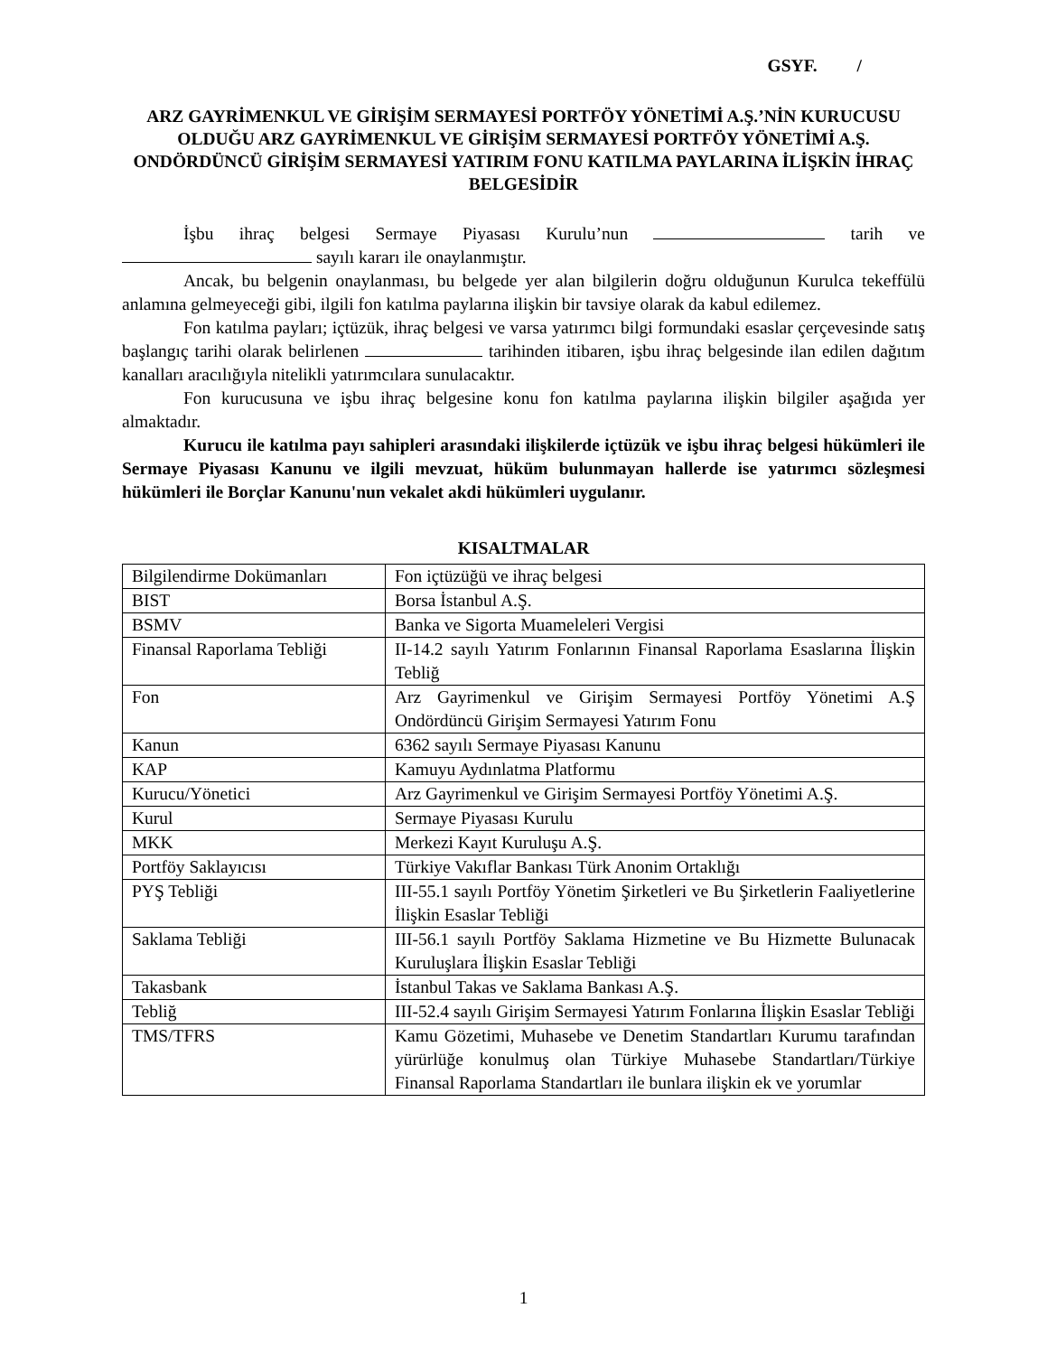GSYF. /
ARZ GAYRİMENKUL VE GİRİŞİM SERMAYESİ PORTFÖY YÖNETİMİ A.Ş.’NİN KURUCUSU OLDUĞU ARZ GAYRİMENKUL VE GİRİŞİM SERMAYESİ PORTFÖY YÖNETİMİ A.Ş. ONDÖRDÜNCÜ GİRİŞİM SERMAYESİ YATIRIM FONU KATILMA PAYLARINA İLİŞKİN İHRAÇ BELGESİDİR
İşbu ihraç belgesi Sermaye Piyasası Kurulu’nun tarih ve sayılı kararı ile onaylanmıştır.
Ancak, bu belgenin onaylanması, bu belgede yer alan bilgilerin doğru olduğunun Kurulca tekeffülü anlamına gelmeyeceği gibi, ilgili fon katılma paylarına ilişkin bir tavsiye olarak da kabul edilemez.
Fon katılma payları; içtüzük, ihraç belgesi ve varsa yatırımcı bilgi formundaki esaslar çerçevesinde satış başlangıç tarihi olarak belirlenen tarihinden itibaren, işbu ihraç belgesinde ilan edilen dağıtım kanalları aracılığıyla nitelikli yatırımcılara sunulacaktır.
Fon kurucusuna ve işbu ihraç belgesine konu fon katılma paylarına ilişkin bilgiler aşağıda yer almaktadır.
Kurucu ile katılma payı sahipleri arasındaki ilişkilerde içtüzük ve işbu ihraç belgesi hükümleri ile Sermaye Piyasası Kanunu ve ilgili mevzuat, hüküm bulunmayan hallerde ise yatırımcı sözleşmesi hükümleri ile Borçlar Kanunu'nun vekalet akdi hükümleri uygulanır.
KISALTMALAR
| Bilgilendirme Dokümanları | Fon içtüzüğü ve ihraç belgesi |
| BIST | Borsa İstanbul A.Ş. |
| BSMV | Banka ve Sigorta Muameleleri Vergisi |
| Finansal Raporlama Tebliği | II-14.2 sayılı Yatırım Fonlarının Finansal Raporlama Esaslarına İlişkin Tebliğ |
| Fon | Arz Gayrimenkul ve Girişim Sermayesi Portföy Yönetimi A.Ş Ondördüncü Girişim Sermayesi Yatırım Fonu |
| Kanun | 6362 sayılı Sermaye Piyasası Kanunu |
| KAP | Kamuyu Aydınlatma Platformu |
| Kurucu/Yönetici | Arz Gayrimenkul ve Girişim Sermayesi Portföy Yönetimi A.Ş. |
| Kurul | Sermaye Piyasası Kurulu |
| MKK | Merkezi Kayıt Kuruluşu A.Ş. |
| Portföy Saklayıcısı | Türkiye Vakıflar Bankası Türk Anonim Ortaklığı |
| PYŞ Tebliği | III-55.1 sayılı Portföy Yönetim Şirketleri ve Bu Şirketlerin Faaliyetlerine İlişkin Esaslar Tebliği |
| Saklama Tebliği | III-56.1 sayılı Portföy Saklama Hizmetine ve Bu Hizmette Bulunacak Kuruluşlara İlişkin Esaslar Tebliği |
| Takasbank | İstanbul Takas ve Saklama Bankası A.Ş. |
| Tebliğ | III-52.4 sayılı Girişim Sermayesi Yatırım Fonlarına İlişkin Esaslar Tebliği |
| TMS/TFRS | Kamu Gözetimi, Muhasebe ve Denetim Standartları Kurumu tarafından yürürlüğe konulmuş olan Türkiye Muhasebe Standartları/Türkiye Finansal Raporlama Standartları ile bunlara ilişkin ek ve yorumlar |
1